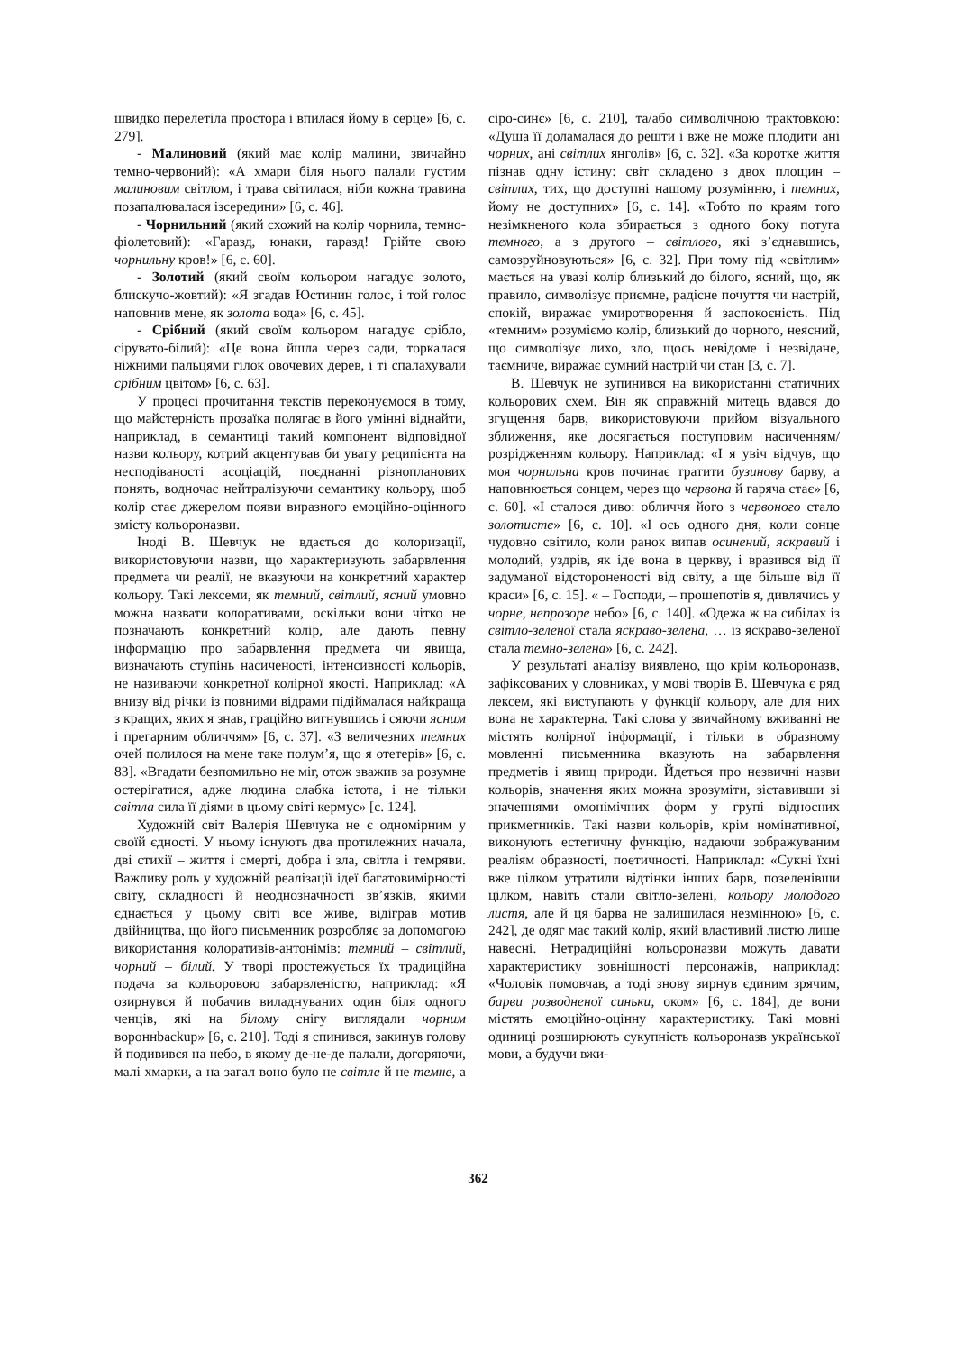швидко перелетіла простора і впилася йому в серце» [6, с. 279].
- Малиновий (який має колір малини, звичайно темно-червоний): «А хмари біля нього палали густим малиновим світлом, і трава світилася, ніби кожна травина позапалювалася ізсередини» [6, с. 46].
- Чорнильний (який схожий на колір чорнила, темно-фіолетовий): «Гаразд, юнаки, гаразд! Грійте свою чорнильну кров!» [6, с. 60].
- Золотий (який своїм кольором нагадує золото, блискучо-жовтий): «Я згадав Юстинин голос, і той голос наповнив мене, як золота вода» [6, с. 45].
- Срібний (який своїм кольором нагадує срібло, сірувато-білий): «Це вона йшла через сади, торкалася ніжними пальцями гілок овочевих дерев, і ті спалахували срібним цвітом» [6, с. 63].
У процесі прочитання текстів переконуємося в тому, що майстерність прозаїка полягає в його умінні віднайти, наприклад, в семантиці такий компонент відповідної назви кольору, котрий акцентував би увагу реципієнта на несподіваності асоціацій, поєднанні різнопланових понять, водночас нейтралізуючи семантику кольору, щоб колір стає джерелом появи виразного емоційно-оцінного змісту кольороназви.
Іноді В. Шевчук не вдається до колоризації, використовуючи назви, що характеризують забарвлення предмета чи реалії, не вказуючи на конкретний характер кольору. Такі лексеми, як темний, світлий, ясний умовно можна назвати колоративами, оскільки вони чітко не позначають конкретний колір, але дають певну інформацію про забарвлення предмета чи явища, визначають ступінь насиченості, інтенсивності кольорів, не називаючи конкретної колірної якості. Наприклад: «А внизу від річки із повними відрами підіймалася найкраща з кращих, яких я знав, граційно вигнувшись і сяючи ясним і прегарним обличчям» [6, с. 37]. «З величезних темних очей полилося на мене таке полум’я, що я отетерів» [6, с. 83]. «Вгадати безпомильно не міг, отож зважив за розумне остерігатися, адже людина слабка істота, і не тільки світла сила її діями в цьому світі кермує» [с. 124].
Художній світ Валерія Шевчука не є одномірним у своїй єдності. У ньому існують два протилежних начала, дві стихії – життя і смерті, добра і зла, світла і темряви. Важливу роль у художній реалізації ідеї багатовимірності світу, складності й неоднозначності зв’язків, якими єднається у цьому світі все живе, відіграв мотив двійництва, що його письменник розробляє за допомогою використання колоративів-антонімів: темний – світлий, чорний – білий. У творі простежується їх традиційна подача за кольоровою забарвленістю, наприклад: «Я озирнувся й побачив виладнуваних один біля одного ченців, які на білому снігу виглядали чорним вороннbackup» [6, с. 210]. Тоді я спинився, закинув голову й подивився на небо, в якому де-не-де палали, догоряючи, малі хмарки, а на загал воно було не світле й не темне, а сіро-синє» [6, с. 210], та/або символічною трактовкою: «Душа її доламалася до решти і вже не може плодити ані чорних, ані світлих янголів» [6, с. 32]. «За коротке життя пізнав одну істину: світ складено з двох площин – світлих, тих, що доступні нашому розумінню, і темних, йому не доступних» [6, с. 14]. «Тобто по краям того незімкненого кола збирається з одного боку потуга темного, а з другого – світлого, які з’єднавшись, самозруйновуються» [6, с. 32]. При тому під «світлим» мається на увазі колір близький до білого, ясний, що, як правило, символізує приємне, радісне почуття чи настрій, спокій, виражає умиротворення й заспокоєність. Під «темним» розуміємо колір, близький до чорного, неясний, що символізує лихо, зло, щось невідоме і незвідане, таємниче, виражає сумний настрій чи стан [3, с. 7].
В. Шевчук не зупинився на використанні статичних кольорових схем. Він як справжній митець вдався до згущення барв, використовуючи прийом візуального зближення, яке досягається поступовим насиченням/розрідженням кольору. Наприклад: «І я увіч відчув, що моя чорнильна кров починає тратити бузинову барву, а наповнюється сонцем, через що червона й гаряча стає» [6, с. 60]. «І сталося диво: обличчя його з червоного стало золотисте» [6, с. 10]. «І ось одного дня, коли сонце чудовно світило, коли ранок випав осинений, яскравий і молодий, уздрів, як іде вона в церкву, і вразився від її задуманої відстороненості від світу, а ще більше від її краси» [6, с. 15]. « – Господи, – прошепотів я, дивлячись у чорне, непрозоре небо» [6, с. 140]. «Одежа ж на сибілах із світло-зеленої стала яскраво-зелена, … із яскраво-зеленої стала темно-зелена» [6, с. 242].
У результаті аналізу виявлено, що крім кольороназв, зафіксованих у словниках, у мові творів В. Шевчука є ряд лексем, які виступають у функції кольору, але для них вона не характерна. Такі слова у звичайному вживанні не містять колірної інформації, і тільки в образному мовленні письменника вказують на забарвлення предметів і явищ природи. Йдеться про незвичні назви кольорів, значення яких можна зрозуміти, зіставивши зі значеннями омонімічних форм у групі відносних прикметників. Такі назви кольорів, крім номінативної, виконують естетичну функцію, надаючи зображуваним реаліям образності, поетичності. Наприклад: «Сукні їхні вже цілком утратили відтінки інших барв, позеленівши цілком, навіть стали світло-зелені, кольору молодого листя, але й ця барва не залишилася незмінною» [6, с. 242], де одяг має такий колір, який властивий листю лише навесні. Нетрадиційні кольороназви можуть давати характеристику зовнішності персонажів, наприклад: «Чоловік помовчав, а тоді знову зирнув єдиним зрячим, барви розводненої синьки, оком» [6, с. 184], де вони містять емоційно-оцінну характеристику. Такі мовні одиниці розширюють сукупність кольороназв української мови, а будучи вжи-
362